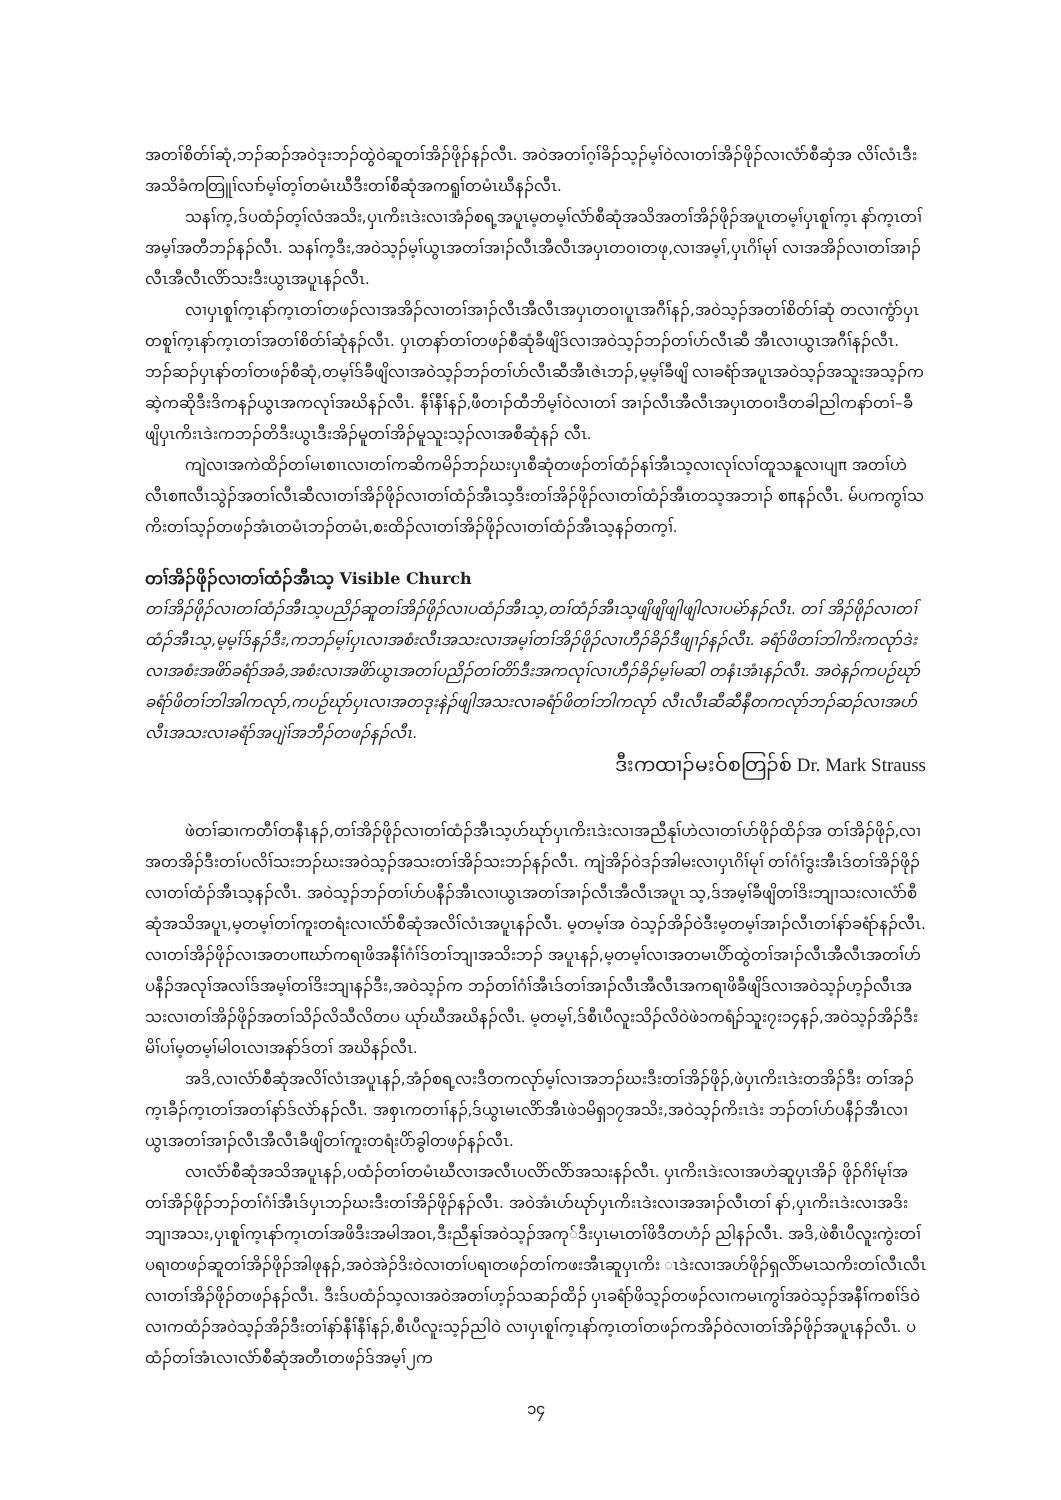အတၢ်စိတ်ၢ်ဆုံ,ဘၣ်ဆၣ်အဝဲဒုးဘၣ်ထွဲဝဲဆူတၢ်အိၣ်ဖိုၣ်နၣ်လီၤ. အဝဲအတၢ်ဂ့ၢ်ခိၣ်သ့ၣ်မ့ၢ်ဝဲလၢတၢ်အိၣ်ဖိုၣ်လၢလံာ်စီဆှံအ လိၢ်လံၤဒီးအသိခံကတြူၢ်လၢာ်မ့ၢ်တ့ၢ်တမံၤဃီဒီးတၢ်စီဆုံအကရူၢ်တမံၤဃီနၣ်လီၤ.
သနၢ်က့,ဒ်ပထံၣ်တ့ၢ်လံအသိး,ပှၤကိးၤဒဲးလၢအံၣ်စရ့အပူၤမ့တမ့ၢ်လံာ်စီဆုံအသိအတၢ်အိၣ်ဖိုၣ်အပူၤတမ့ၢ်ပှၤစူၢ်က့ၤ နာ်က့ၤတၢ်အမ့ၢ်အတီဘၣ်နၣ်လီၤ. သနၢ်က့ဒီး,အဝဲသ့ၣ်မ့ၢ်ယွၤအတၢ်အၢၣ်လီၤအီလီၤအပှၤတဝၢတဖု,လၢအမ့ၢ်,ပှၤဂိၢ်မုၢ် လၢအအိၣ်လၢတၢ်အၢၣ်လီၤအီလီၤလိာ်သးဒီးယွၤအပူၤနၣ်လီၤ.
လၢပှၤစူၢ်က့ၤနာ်က့ၤတၢ်တဖၣ်လၢအအိၣ်လၢတၢ်အၢၣ်လီၤအီလီၤအပှၤတဝၢပူၤအဂီၢ်နၣ်,အဝဲသ့ၣ်အတၢ်စိတ်ၢ်ဆုံ တလၢကွံာ်ပှၤတစူၢ်က့ၤနာ်က့ၤတၢ်အတၢ်စိတ်ၢ်ဆုံနၣ်လီၤ. ပှၤတနာ်တၢ်တဖၣ်စီဆုံခီဖျိဒ်လၢအဝဲသ့ၣ်ဘၣ်တၢ်ဟ်လီၤဆီ အီၤလၢယွၤအဂီၢ်နၣ်လီၤ. ဘၣ်ဆၣ်ပှၤနာ်တၢ်တဖၣ်စီဆုံ,တမ့ၢ်ဒ်ခီဖျိလၢအဝဲသ့ၣ်ဘၣ်တၢ်ဟ်လီၤဆီအီၤဇဲၤဘၣ်,မ့မ့ၢ်ခီဖျိ လၢခရံာ်အပူၤအဝဲသ့ၣ်အသူးအသ့ၣ်ကဆဲ့ကဆိုဒီးဒိကနၣ်ယွၤအကလုၢ်အဃိနၣ်လီၤ. နီၢ်နီၢ်နၣ်,ဖီတၢၣ်ထီဘိမ့ၢ်ဝဲလၢတၢ် အၢၣ်လီၤအီလီၤအပှၤတဝၢဒီတခါညါကနာ်တၢ်–ခီဖျိပှၤကိးၤဒဲးကဘၣ်တိဒီးယွၤဒီးအိၣ်မူတၢ်အိၣ်မူသူးသ့ၣ်လၢအစီဆုံနၣ် လီၤ.
ကျဲလၢအကဲထိၣ်တၢ်မၤစၢၤလၢတၢ်ကဆိကမိၣ်ဘၣ်ဃးပှၤစီဆုံတဖၣ်တၢ်ထံၣ်နၢ်အီၤသ့လၢလုၢ်လၢ်ထူသနူလၢပျπ အတၢ်ဟဲလီၤစπလီၤသွဲၣ်အတၢ်လီၤဆီလၢတၢ်အိၣ်ဖိုၣ်လၢတၢ်ထံၣ်အီၤသ့ဒီးတၢ်အိၣ်ဖိုၣ်လၢတၢ်ထံၣ်အီၤတသ့အဘၢၣ် စπနၣ်လီၤ. မ်ပကကွၢ်သကိးတၢ်သ့ၣ်တဖၣ်အံၤတမံၤဘၣ်တမံၤ,စးထိၣ်လၢတၢ်အိၣ်ဖိုၣ်လၢတၢ်ထံၣ်အီၤသ့နၣ်တက့ၢ်.
တၢ်အိၣ်ဖိုၣ်လၢတၢ်ထံၣ်အီၤသ့ Visible Church
တၢ်အိၣ်ဖိုၣ်လၢတၢ်ထံၣ်အီၤသ့ပညိၣ်ဆူတၢ်အိၣ်ဖိုၣ်လၢပထံၣ်အီၤသ့,တၢ်ထံၣ်အီၤသ့ဖျိဖျိဖျါဖျါလၢပမဲာ်နၣ်လီၤ. တၢ် အိၣ်ဖိုၣ်လၢတၢ်ထံၣ်အီၤသ့,မ့မ့ၢ်ဒ်နၣ်ဒီး,ကဘၣ်မ့ၢ်ပှၤလၢအစံးလီၤအသးလၢအမ့ၢ်တၢ်အိၣ်ဖိုၣ်လၢဟီၣ်ခိၣ်ဒီဖျၢၣ်နၣ်လီၤ. ခရံာ်ဖိတၢ်ဘါကိးကလုာ်ဒဲးလၢအစံးအဖိာ်ခရံာ်အခံ,အစံးလၢအဖိာ်ယွၤအတၢ်ပညိၣ်တၢ်တိာ်ဒီးအကလုၢ်လၢဟီၣ်ခိၣ်မ့ၢ်မဆါ တနံၤအံၤနၣ်လီၤ. အဝဲနၣ်ကပဉ်ဃုာ်ခရံာ်ဖိတၢ်ဘါအါကလုာ်,ကပဉ်ဃုာ်ပှၤလၢအတဒုးနဲၣ်ဖျါအသးလၢခရံာ်ဖိတၢ်ဘါကလုာ် လီၤလီၤဆီဆီနီတကလုာ်ဘၣ်ဆၣ်လၢအပာ်လီၤအသးလၢခရံာ်အပျဲၢ်အဘီၣ်တဖၣ်နၣ်လီၤ.
ဒီးကထၢၣ်မးဝ်စတြၣ်စ် Dr. Mark Strauss
ဖဲတၢ်ဆၢကတီၢ်တနီၤနၣ်,တၢ်အိၣ်ဖိုၣ်လၢတၢ်ထံၣ်အီၤသ့ဟ်ဃုာ်ပှၤကိးၤဒဲးလၢအညီနုၢ်ဟဲလၢတၢ်ဟ်ဖိုၣ်ထိၣ်အ တၢ်အိၣ်ဖိုၣ်,လၢအတအိၣ်ဒီးတၢ်ပလိၢ်သးဘၣ်ဃးအဝဲသ့ၣ်အသးတၢ်အိၣ်သးဘၣ်နၣ်လီၤ. ကျဲအိၣ်ဝဲဒၣ်အါမးလၢပှၤဂိၢ်မုၢ် တၢ်ဂံၢ်ဒွးအီၤဒ်တၢ်အိၣ်ဖိုၣ်လၢတၢ်ထံၣ်အီၤသ့နၣ်လီၤ. အဝဲသ့ၣ်ဘၣ်တၢ်ဟ်ပနီၣ်အီၤလၢယွၤအတၢ်အၢၣ်လီၤအီလီၤအပူၤ သ့,ဒ်အမ့ၢ်ခီဖျိတၢ်ဒိးဘျၢသးလၢလံာ်စီဆုံအသိအပူၤ,မ့တမ့ၢ်တၢ်ကူးတရံးလၢလံာ်စီဆုံအလိၢ်လံၤအပူၤနၣ်လီၤ. မ့တမ့ၢ်အ ဝဲသ့ၣ်အိၣ်ဝဲဒီးမ့တမ့ၢ်အၢၣ်လီၤတၢ်နာ်ခရံာ်နၣ်လီၤ. လၢတၢ်အိၣ်ဖိုၣ်လၢအတပπဃာ်ကရၢဖိအနီၢ်ဂံၢ်ဒ်တၢ်ဘျၢအသိးဘၣ် အပူၤနၣ်,မ့တမ့ၢ်လၢအတမၤပိာ်ထွဲတၢ်အၢၣ်လီၤအီလီၤအတၢ်ဟ်ပနီၣ်အလုၢ်အလၢ်ဒ်အမ့ၢ်တၢ်ဒိးဘျၢနၣ်ဒီး,အဝဲသ့ၣ်က ဘၣ်တၢ်ဂံၢ်အီၤဒ်တၢ်အၢၣ်လီၤအီလီၤအကရၢဖိခီဖျိဒ်လၢအဝဲသ့ၣ်ဟ့ၣ်လီၤအသးလၢတၢ်အိၣ်ဖိုၣ်အတၢ်သိၣ်လိသီလိတပ ယုာ်ဃီအဃိနၣ်လီၤ. မ့တမ့ၢ်,ဒ်စီၤပီလူးသိၣ်လိဝဲဖဲ၁ကရံၣ်သူး၇း၁၄နၣ်,အဝဲသ့ၣ်အိၣ်ဒီးမိၢ်ပၢ်မ့တမ့ၢ်မါဝၤလၢအနာ်ဒ်တၢ် အဃိနၣ်လီၤ.
အဒိ,လၢလံာ်စီဆုံအလိၢ်လံၤအပူၤနၣ်,အံၣ်စရ့လးဒီတကလုာ်မ့ၢ်လၢအဘၣ်ဃးဒီးတၢ်အိၣ်ဖိုၣ်,ဖဲပှၤကိးၤဒဲးတအိၣ်ဒီး တၢ်အၣ်က့ၤခီၣ်က့ၤတၢ်အတၢ်နာ်ဒ်လဲာ်နၣ်လီၤ. အစှၤကတၢၢ်နၣ်,ဒ်ယွၤမၤလိာ်အီၤဖဲ၁မိရှ၁၇အသိး,အဝဲသ့ၣ်ကိးၤဒဲး ဘၣ်တၢ်ဟ်ပနီၣ်အီၤလၢယွၤအတၢ်အၢၣ်လီၤအီလီၤခီဖျိတၢ်ကူးတရံးပိာ်ခွါတဖၣ်နၣ်လီၤ.
လၢလံာ်စီဆုံအသိအပူၤနၣ်,ပထံၣ်တၢ်တမံၤဃီလၢအလီၤပလိာ်လိာ်အသးနၣ်လီၤ. ပှၤကိးၤဒဲးလၢအဟဲဆူပှၤအိၣ် ဖိုၣ်ဂိၢ်မုၢ်အတၢ်အိၣ်ဖိုၣ်ဘၣ်တၢ်ဂံၢ်အီၤဒ်ပှၤဘၣ်ဃးဒီးတၢ်အိၣ်ဖိုၣ်နၣ်လီၤ. အဝဲအံၤဟ်ဃုာ်ပှၤကိးၤဒဲးလၢအအၢၣ်လီၤတၢ် နာ်,ပှၤကိးၤဒဲးလၢအဒိးဘျၢအသး,ပှၤစူၢ်က့ၤနာ်က့ၤတၢ်အဖိဒီးအမါအဝၤ,ဒီးညီနုၢ်အဝဲသ့ၣ်အကု်ဒီးပှၤမၤတၢ်ဖိဒီတဟံၣ် ညါနၣ်လီၤ. အဒိ,ဖဲစီၤပီလူးကွဲးတၢ်ပရၢတဖၣ်ဆူတၢ်အိၣ်ဖိုၣ်အါဖုနၣ်,အဝဲအဲၣ်ဒိးဝဲလၢတၢ်ပရၢတဖၣ်တၢ်ကဖးအီၤဆူပှၤကိး ၤဒဲးလၢအဟ်ဖိုၣ်ရှလိာ်မၤသကိးတၢ်လီၤလီၤလၢတၢ်အိၣ်ဖိုၣ်တဖၣ်နၣ်လီၤ. ဒီးဒ်ပထံၣ်သ့လၢအဝဲအတၢ်ဟ့ၣ်သဆၣ်ထိၣ် ပှၤခရံာ်ဖိသ့ၣ်တဖၣ်လၢကမၤကွၢ်အဝဲသ့ၣ်အနီၢ်ကစၢ်ဒ်ဝဲလၢကထံၣ်အဝဲသ့ၣ်အိၣ်ဒီးတၢ်နာ်နီၢ်နီၢ်နၣ်,စီၤပီလူးသ့ၣ်ညါဝဲ လၢပှၤစူၢ်က့ၤနာ်က့ၤတၢ်တဖၣ်ကအိၣ်ဝဲလၢတၢ်အိၣ်ဖိုၣ်အပူၤနၣ်လီၤ. ပထံၣ်တၢ်အံၤလၢလံာ်စီဆုံအတီၤတဖၣ်ဒ်အမ့ၢ်၂က
၁၄